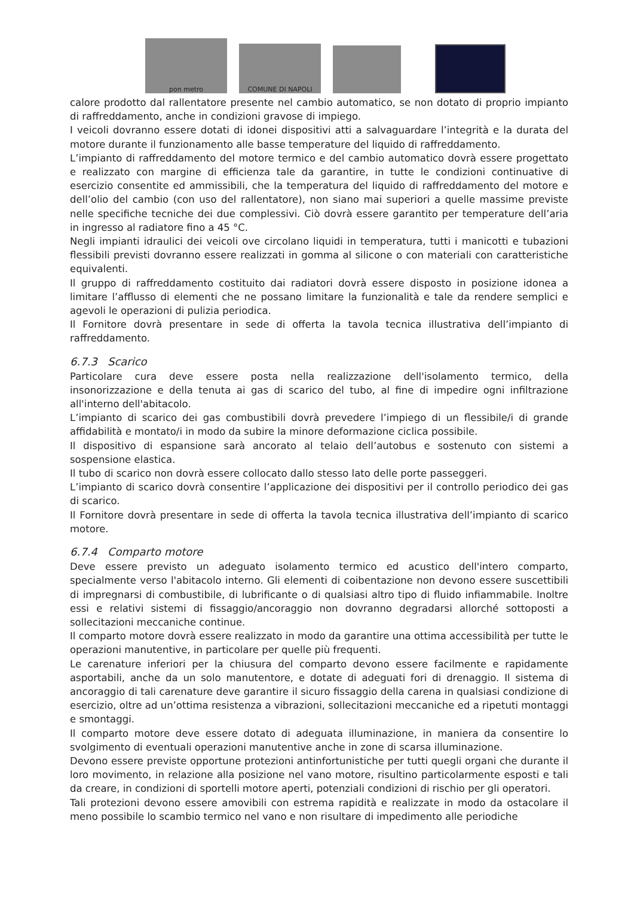pon metro
COMUNE DI NAPOLI
calore prodotto dal rallentatore presente nel cambio automatico, se non dotato di proprio impianto di raffreddamento, anche in condizioni gravose di impiego.
I veicoli dovranno essere dotati di idonei dispositivi atti a salvaguardare l’integrità e la durata del motore durante il funzionamento alle basse temperature del liquido di raffreddamento.
L’impianto di raffreddamento del motore termico e del cambio automatico dovrà essere progettato e realizzato con margine di efficienza tale da garantire, in tutte le condizioni continuative di esercizio consentite ed ammissibili, che la temperatura del liquido di raffreddamento del motore e dell’olio del cambio (con uso del rallentatore), non siano mai superiori a quelle massime previste nelle specifiche tecniche dei due complessivi. Ciò dovrà essere garantito per temperature dell’aria in ingresso al radiatore fino a 45 °C.
Negli impianti idraulici dei veicoli ove circolano liquidi in temperatura, tutti i manicotti e tubazioni flessibili previsti dovranno essere realizzati in gomma al silicone o con materiali con caratteristiche equivalenti.
Il gruppo di raffreddamento costituito dai radiatori dovrà essere disposto in posizione idonea a limitare l’afflusso di elementi che ne possano limitare la funzionalità e tale da rendere semplici e agevoli le operazioni di pulizia periodica.
Il Fornitore dovrà presentare in sede di offerta la tavola tecnica illustrativa dell’impianto di raffreddamento.
6.7.3 Scarico
Particolare cura deve essere posta nella realizzazione dell'isolamento termico, della insonorizzazione e della tenuta ai gas di scarico del tubo, al fine di impedire ogni infiltrazione all'interno dell'abitacolo.
L’impianto di scarico dei gas combustibili dovrà prevedere l’impiego di un flessibile/i di grande affidabilità e montato/i in modo da subire la minore deformazione ciclica possibile.
Il dispositivo di espansione sarà ancorato al telaio dell’autobus e sostenuto con sistemi a sospensione elastica.
Il tubo di scarico non dovrà essere collocato dallo stesso lato delle porte passeggeri.
L’impianto di scarico dovrà consentire l’applicazione dei dispositivi per il controllo periodico dei gas di scarico.
Il Fornitore dovrà presentare in sede di offerta la tavola tecnica illustrativa dell’impianto di scarico motore.
6.7.4 Comparto motore
Deve essere previsto un adeguato isolamento termico ed acustico dell'intero comparto, specialmente verso l'abitacolo interno. Gli elementi di coibentazione non devono essere suscettibili di impregnarsi di combustibile, di lubrificante o di qualsiasi altro tipo di fluido infiammabile. Inoltre essi e relativi sistemi di fissaggio/ancoraggio non dovranno degradarsi allorché sottoposti a sollecitazioni meccaniche continue.
Il comparto motore dovrà essere realizzato in modo da garantire una ottima accessibilità per tutte le operazioni manutentive, in particolare per quelle più frequenti.
Le carenature inferiori per la chiusura del comparto devono essere facilmente e rapidamente asportabili, anche da un solo manutentore, e dotate di adeguati fori di drenaggio. Il sistema di ancoraggio di tali carenature deve garantire il sicuro fissaggio della carena in qualsiasi condizione di esercizio, oltre ad un’ottima resistenza a vibrazioni, sollecitazioni meccaniche ed a ripetuti montaggi e smontaggi.
Il comparto motore deve essere dotato di adeguata illuminazione, in maniera da consentire lo svolgimento di eventuali operazioni manutentive anche in zone di scarsa illuminazione.
Devono essere previste opportune protezioni antinfortunistiche per tutti quegli organi che durante il loro movimento, in relazione alla posizione nel vano motore, risultino particolarmente esposti e tali da creare, in condizioni di sportelli motore aperti, potenziali condizioni di rischio per gli operatori.
Tali protezioni devono essere amovibili con estrema rapidità e realizzate in modo da ostacolare il meno possibile lo scambio termico nel vano e non risultare di impedimento alle periodiche